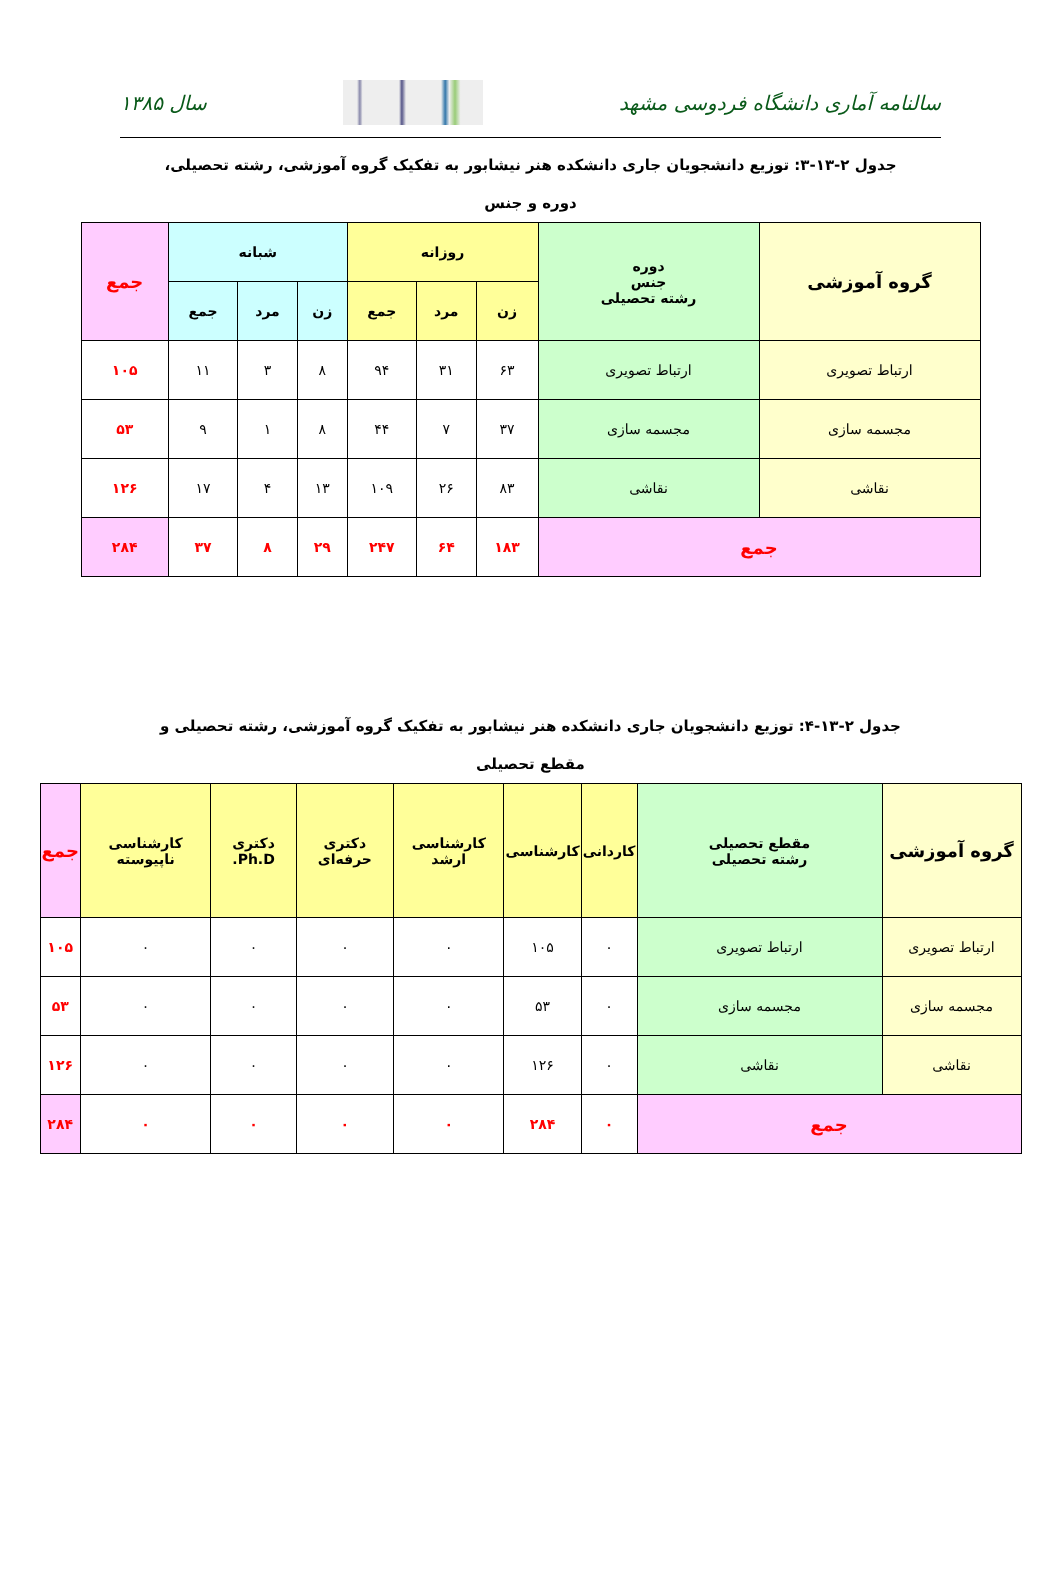سالنامه آماری دانشگاه فردوسی مشهد
سال ۱۳۸۵
جدول ۲-۱۳-۳: توزیع دانشجویان جاری دانشکده هنر نیشابور به تفکیک گروه آموزشی، رشته تحصیلی، دوره و جنس
| گروه آموزشی | دوره جنس رشته تحصیلی | روزانه | | | شبانه | | | جمع |
| --- | --- | --- | --- | --- | --- | --- | --- | --- |
| | | زن | مرد | جمع | زن | مرد | جمع | |
| ارتباط تصویری | ارتباط تصویری | ۶۳ | ۳۱ | ۹۴ | ۸ | ۳ | ۱۱ | ۱۰۵ |
| مجسمه سازی | مجسمه سازی | ۳۷ | ۷ | ۴۴ | ۸ | ۱ | ۹ | ۵۳ |
| نقاشی | نقاشی | ۸۳ | ۲۶ | ۱۰۹ | ۱۳ | ۴ | ۱۷ | ۱۲۶ |
| جمع | | ۱۸۳ | ۶۴ | ۲۴۷ | ۲۹ | ۸ | ۳۷ | ۲۸۴ |
جدول ۲-۱۳-۴: توزیع دانشجویان جاری دانشکده هنر نیشابور به تفکیک گروه آموزشی، رشته تحصیلی و مقطع تحصیلی
| گروه آموزشی | مقطع تحصیلی رشته تحصیلی | کاردانی | کارشناسی | کارشناسی ارشد | دکتری حرفه‌ای | دکتری Ph.D. | کارشناسی ناپیوسته | جمع |
| --- | --- | --- | --- | --- | --- | --- | --- | --- |
| ارتباط تصویری | ارتباط تصویری | ۰ | ۱۰۵ | ۰ | ۰ | ۰ | ۰ | ۱۰۵ |
| مجسمه سازی | مجسمه سازی | ۰ | ۵۳ | ۰ | ۰ | ۰ | ۰ | ۵۳ |
| نقاشی | نقاشی | ۰ | ۱۲۶ | ۰ | ۰ | ۰ | ۰ | ۱۲۶ |
| جمع | | ۰ | ۲۸۴ | ۰ | ۰ | ۰ | ۰ | ۲۸۴ |